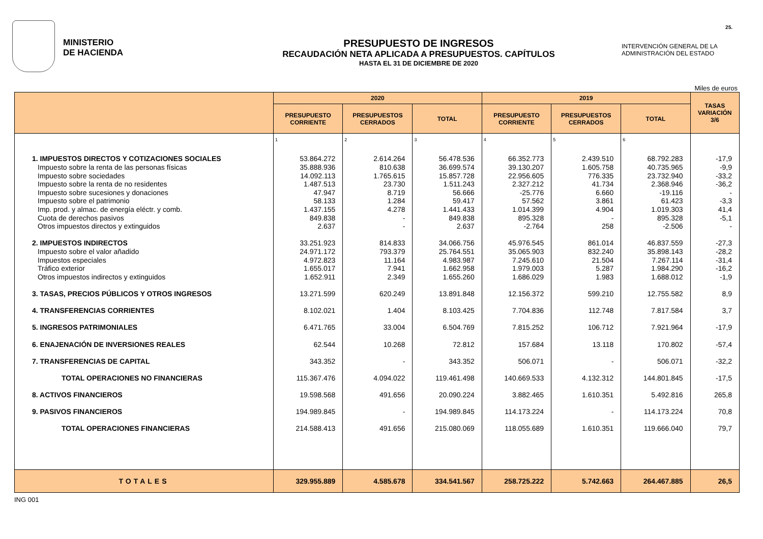25.
MINISTERIO
DE HACIENDA
PRESUPUESTO DE INGRESOS
RECAUDACIÓN NETA APLICADA A PRESUPUESTOS. CAPÍTULOS
HASTA EL 31 DE DICIEMBRE DE 2020
INTERVENCIÓN GENERAL DE LA
ADMINISTRACIÓN DEL ESTADO
Miles de euros
| | 2020 | | | 2019 | | | TASAS VARIACIÓN 3/6 |
| --- | --- | --- | --- | --- | --- | --- | --- |
| | PRESUPUESTO CORRIENTE | PRESUPUESTOS CERRADOS | TOTAL | PRESUPUESTO CORRIENTE | PRESUPUESTOS CERRADOS | TOTAL | |
| | 1 | 2 | 3 | 4 | 5 | 6 | |
| 1. IMPUESTOS DIRECTOS Y COTIZACIONES SOCIALES | 53.864.272 | 2.614.264 | 56.478.536 | 66.352.773 | 2.439.510 | 68.792.283 | -17,9 |
| Impuesto sobre la renta de las personas físicas | 35.888.936 | 810.638 | 36.699.574 | 39.130.207 | 1.605.758 | 40.735.965 | -9,9 |
| Impuesto sobre sociedades | 14.092.113 | 1.765.615 | 15.857.728 | 22.956.605 | 776.335 | 23.732.940 | -33,2 |
| Impuesto sobre la renta de no residentes | 1.487.513 | 23.730 | 1.511.243 | 2.327.212 | 41.734 | 2.368.946 | -36,2 |
| Impuesto sobre sucesiones y donaciones | 47.947 | 8.719 | 56.666 | -25.776 | 6.660 | -19.116 | - |
| Impuesto sobre el patrimonio | 58.133 | 1.284 | 59.417 | 57.562 | 3.861 | 61.423 | -3,3 |
| Imp. prod. y almac. de energía eléctr. y comb. | 1.437.155 | 4.278 | 1.441.433 | 1.014.399 | 4.904 | 1.019.303 | 41,4 |
| Cuota de derechos pasivos | 849.838 | - | 849.838 | 895.328 | - | 895.328 | -5,1 |
| Otros impuestos directos y extinguidos | 2.637 | - | 2.637 | -2.764 | 258 | -2.506 | - |
| 2. IMPUESTOS INDIRECTOS | 33.251.923 | 814.833 | 34.066.756 | 45.976.545 | 861.014 | 46.837.559 | -27,3 |
| Impuesto sobre el valor añadido | 24.971.172 | 793.379 | 25.764.551 | 35.065.903 | 832.240 | 35.898.143 | -28,2 |
| Impuestos especiales | 4.972.823 | 11.164 | 4.983.987 | 7.245.610 | 21.504 | 7.267.114 | -31,4 |
| Tráfico exterior | 1.655.017 | 7.941 | 1.662.958 | 1.979.003 | 5.287 | 1.984.290 | -16,2 |
| Otros impuestos indirectos y extinguidos | 1.652.911 | 2.349 | 1.655.260 | 1.686.029 | 1.983 | 1.688.012 | -1,9 |
| 3. TASAS, PRECIOS PÚBLICOS Y OTROS INGRESOS | 13.271.599 | 620.249 | 13.891.848 | 12.156.372 | 599.210 | 12.755.582 | 8,9 |
| 4. TRANSFERENCIAS CORRIENTES | 8.102.021 | 1.404 | 8.103.425 | 7.704.836 | 112.748 | 7.817.584 | 3,7 |
| 5. INGRESOS PATRIMONIALES | 6.471.765 | 33.004 | 6.504.769 | 7.815.252 | 106.712 | 7.921.964 | -17,9 |
| 6. ENAJENACIÓN DE INVERSIONES REALES | 62.544 | 10.268 | 72.812 | 157.684 | 13.118 | 170.802 | -57,4 |
| 7. TRANSFERENCIAS DE CAPITAL | 343.352 | - | 343.352 | 506.071 | - | 506.071 | -32,2 |
| TOTAL OPERACIONES NO FINANCIERAS | 115.367.476 | 4.094.022 | 119.461.498 | 140.669.533 | 4.132.312 | 144.801.845 | -17,5 |
| 8. ACTIVOS FINANCIEROS | 19.598.568 | 491.656 | 20.090.224 | 3.882.465 | 1.610.351 | 5.492.816 | 265,8 |
| 9. PASIVOS FINANCIEROS | 194.989.845 | - | 194.989.845 | 114.173.224 | - | 114.173.224 | 70,8 |
| TOTAL OPERACIONES FINANCIERAS | 214.588.413 | 491.656 | 215.080.069 | 118.055.689 | 1.610.351 | 119.666.040 | 79,7 |
| TOTALES | 329.955.889 | 4.585.678 | 334.541.567 | 258.725.222 | 5.742.663 | 264.467.885 | 26,5 |
ING 001